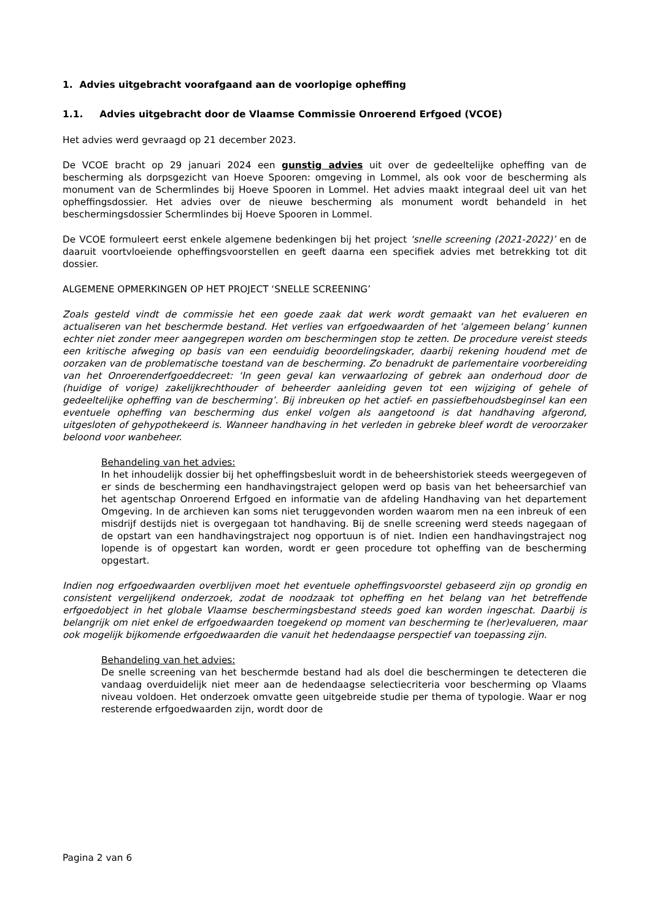1. Advies uitgebracht voorafgaand aan de voorlopige opheffing
1.1. Advies uitgebracht door de Vlaamse Commissie Onroerend Erfgoed (VCOE)
Het advies werd gevraagd op 21 december 2023.
De VCOE bracht op 29 januari 2024 een gunstig advies uit over de gedeeltelijke opheffing van de bescherming als dorpsgezicht van Hoeve Spooren: omgeving in Lommel, als ook voor de bescherming als monument van de Schermlindes bij Hoeve Spooren in Lommel. Het advies maakt integraal deel uit van het opheffingsdossier. Het advies over de nieuwe bescherming als monument wordt behandeld in het beschermingsdossier Schermlindes bij Hoeve Spooren in Lommel.
De VCOE formuleert eerst enkele algemene bedenkingen bij het project ‘snelle screening (2021-2022)’ en de daaruit voortvloeiende opheffingsvoorstellen en geeft daarna een specifiek advies met betrekking tot dit dossier.
ALGEMENE OPMERKINGEN OP HET PROJECT ‘SNELLE SCREENING’
Zoals gesteld vindt de commissie het een goede zaak dat werk wordt gemaakt van het evalueren en actualiseren van het beschermde bestand. Het verlies van erfgoedwaarden of het ‘algemeen belang’ kunnen echter niet zonder meer aangegrepen worden om beschermingen stop te zetten. De procedure vereist steeds een kritische afweging op basis van een eenduidig beoordelingskader, daarbij rekening houdend met de oorzaken van de problematische toestand van de bescherming. Zo benadrukt de parlementaire voorbereiding van het Onroerenderfgoeddecreet: ‘In geen geval kan verwaarlozing of gebrek aan onderhoud door de (huidige of vorige) zakelijkrechthouder of beheerder aanleiding geven tot een wijziging of gehele of gedeeltelijke opheffing van de bescherming’. Bij inbreuken op het actief- en passiefbehoudsbeginsel kan een eventuele opheffing van bescherming dus enkel volgen als aangetoond is dat handhaving afgerond, uitgesloten of gehypothekeerd is. Wanneer handhaving in het verleden in gebreke bleef wordt de veroorzaker beloond voor wanbeheer.
Behandeling van het advies:
In het inhoudelijk dossier bij het opheffingsbesluit wordt in de beheershistoriek steeds weergegeven of er sinds de bescherming een handhavingstraject gelopen werd op basis van het beheersarchief van het agentschap Onroerend Erfgoed en informatie van de afdeling Handhaving van het departement Omgeving. In de archieven kan soms niet teruggevonden worden waarom men na een inbreuk of een misdrijf destijds niet is overgegaan tot handhaving. Bij de snelle screening werd steeds nagegaan of de opstart van een handhavingstraject nog opportuun is of niet. Indien een handhavingstraject nog lopende is of opgestart kan worden, wordt er geen procedure tot opheffing van de bescherming opgestart.
Indien nog erfgoedwaarden overblijven moet het eventuele opheffingsvoorstel gebaseerd zijn op grondig en consistent vergelijkend onderzoek, zodat de noodzaak tot opheffing en het belang van het betreffende erfgoedobject in het globale Vlaamse beschermingsbestand steeds goed kan worden ingeschat. Daarbij is belangrijk om niet enkel de erfgoedwaarden toegekend op moment van bescherming te (her)evalueren, maar ook mogelijk bijkomende erfgoedwaarden die vanuit het hedendaagse perspectief van toepassing zijn.
Behandeling van het advies:
De snelle screening van het beschermde bestand had als doel die beschermingen te detecteren die vandaag overduidelijk niet meer aan de hedendaagse selectiecriteria voor bescherming op Vlaams niveau voldoen. Het onderzoek omvatte geen uitgebreide studie per thema of typologie. Waar er nog resterende erfgoedwaarden zijn, wordt door de
Pagina 2 van 6